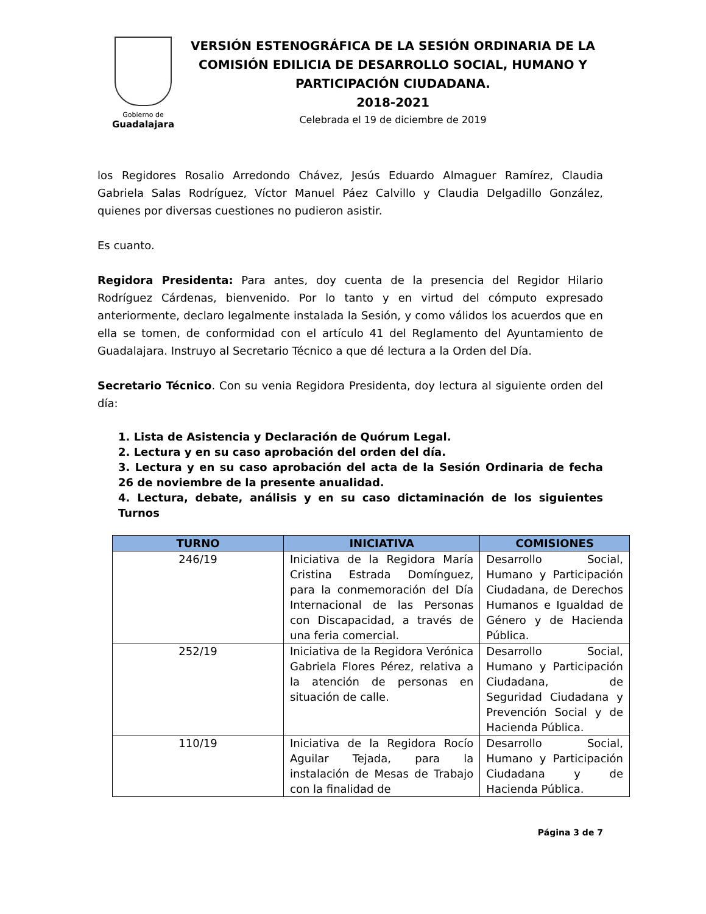Gobierno de
Guadalajara
VERSIÓN ESTENOGRÁFICA DE LA SESIÓN ORDINARIA DE LA COMISIÓN EDILICIA DE DESARROLLO SOCIAL, HUMANO Y PARTICIPACIÓN CIUDADANA.
2018-2021
Celebrada el 19 de diciembre de 2019
los Regidores Rosalio Arredondo Chávez, Jesús Eduardo Almaguer Ramírez, Claudia Gabriela Salas Rodríguez, Víctor Manuel Páez Calvillo y Claudia Delgadillo González, quienes por diversas cuestiones no pudieron asistir.
Es cuanto.
Regidora Presidenta: Para antes, doy cuenta de la presencia del Regidor Hilario Rodríguez Cárdenas, bienvenido. Por lo tanto y en virtud del cómputo expresado anteriormente, declaro legalmente instalada la Sesión, y como válidos los acuerdos que en ella se tomen, de conformidad con el artículo 41 del Reglamento del Ayuntamiento de Guadalajara. Instruyo al Secretario Técnico a que dé lectura a la Orden del Día.
Secretario Técnico. Con su venia Regidora Presidenta, doy lectura al siguiente orden del día:
1. Lista de Asistencia y Declaración de Quórum Legal.
2. Lectura y en su caso aprobación del orden del día.
3. Lectura y en su caso aprobación del acta de la Sesión Ordinaria de fecha 26 de noviembre de la presente anualidad.
4. Lectura, debate, análisis y en su caso dictaminación de los siguientes Turnos
| TURNO | INICIATIVA | COMISIONES |
| --- | --- | --- |
| 246/19 | Iniciativa de la Regidora María Cristina Estrada Domínguez, para la conmemoración del Día Internacional de las Personas con Discapacidad, a través de una feria comercial. | Desarrollo Social, Humano y Participación Ciudadana, de Derechos Humanos e Igualdad de Género y de Hacienda Pública. |
| 252/19 | Iniciativa de la Regidora Verónica Gabriela Flores Pérez, relativa a la atención de personas en situación de calle. | Desarrollo Social, Humano y Participación Ciudadana, de Seguridad Ciudadana y Prevención Social y de Hacienda Pública. |
| 110/19 | Iniciativa de la Regidora Rocío Aguilar Tejada, para la instalación de Mesas de Trabajo con la finalidad de | Desarrollo Social, Humano y Participación Ciudadana y de Hacienda Pública. |
Página 3 de 7